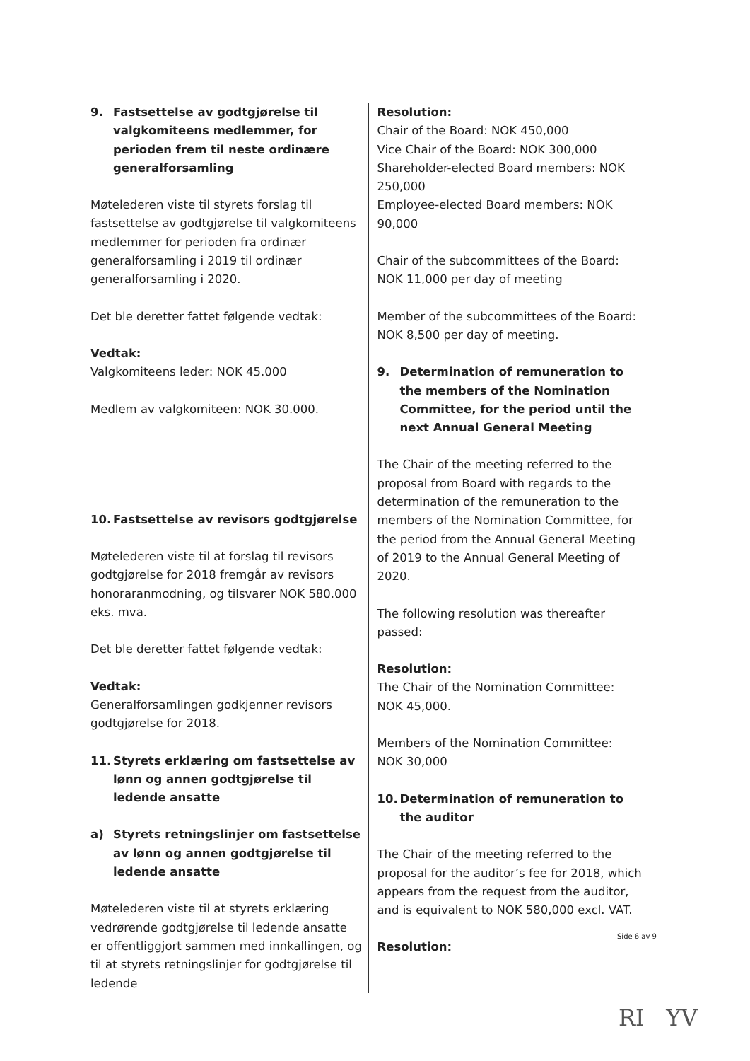9. Fastsettelse av godtgjørelse til valgkomiteens medlemmer, for perioden frem til neste ordinære generalforsamling
Møtelederen viste til styrets forslag til fastsettelse av godtgjørelse til valgkomiteens medlemmer for perioden fra ordinær generalforsamling i 2019 til ordinær generalforsamling i 2020.
Det ble deretter fattet følgende vedtak:
Vedtak:
Valgkomiteens leder: NOK 45.000
Medlem av valgkomiteen: NOK 30.000.
10. Fastsettelse av revisors godtgjørelse
Møtelederen viste til at forslag til revisors godtgjørelse for 2018 fremgår av revisors honoraranmodning, og tilsvarer NOK 580.000 eks. mva.
Det ble deretter fattet følgende vedtak:
Vedtak:
Generalforsamlingen godkjenner revisors godtgjørelse for 2018.
11. Styrets erklæring om fastsettelse av lønn og annen godtgjørelse til ledende ansatte
a) Styrets retningslinjer om fastsettelse av lønn og annen godtgjørelse til ledende ansatte
Møtelederen viste til at styrets erklæring vedrørende godtgjørelse til ledende ansatte er offentliggjort sammen med innkallingen, og til at styrets retningslinjer for godtgjørelse til ledende
Resolution:
Chair of the Board: NOK 450,000
Vice Chair of the Board: NOK 300,000
Shareholder-elected Board members: NOK 250,000
Employee-elected Board members: NOK 90,000
Chair of the subcommittees of the Board:
NOK 11,000 per day of meeting
Member of the subcommittees of the Board:
NOK 8,500 per day of meeting.
9. Determination of remuneration to the members of the Nomination Committee, for the period until the next Annual General Meeting
The Chair of the meeting referred to the proposal from Board with regards to the determination of the remuneration to the members of the Nomination Committee, for the period from the Annual General Meeting of 2019 to the Annual General Meeting of 2020.
The following resolution was thereafter passed:
Resolution:
The Chair of the Nomination Committee:
NOK 45,000.
Members of the Nomination Committee:
NOK 30,000
10. Determination of remuneration to the auditor
The Chair of the meeting referred to the proposal for the auditor’s fee for 2018, which appears from the request from the auditor, and is equivalent to NOK 580,000 excl. VAT.
Resolution:
Side 6 av 9
RI YV